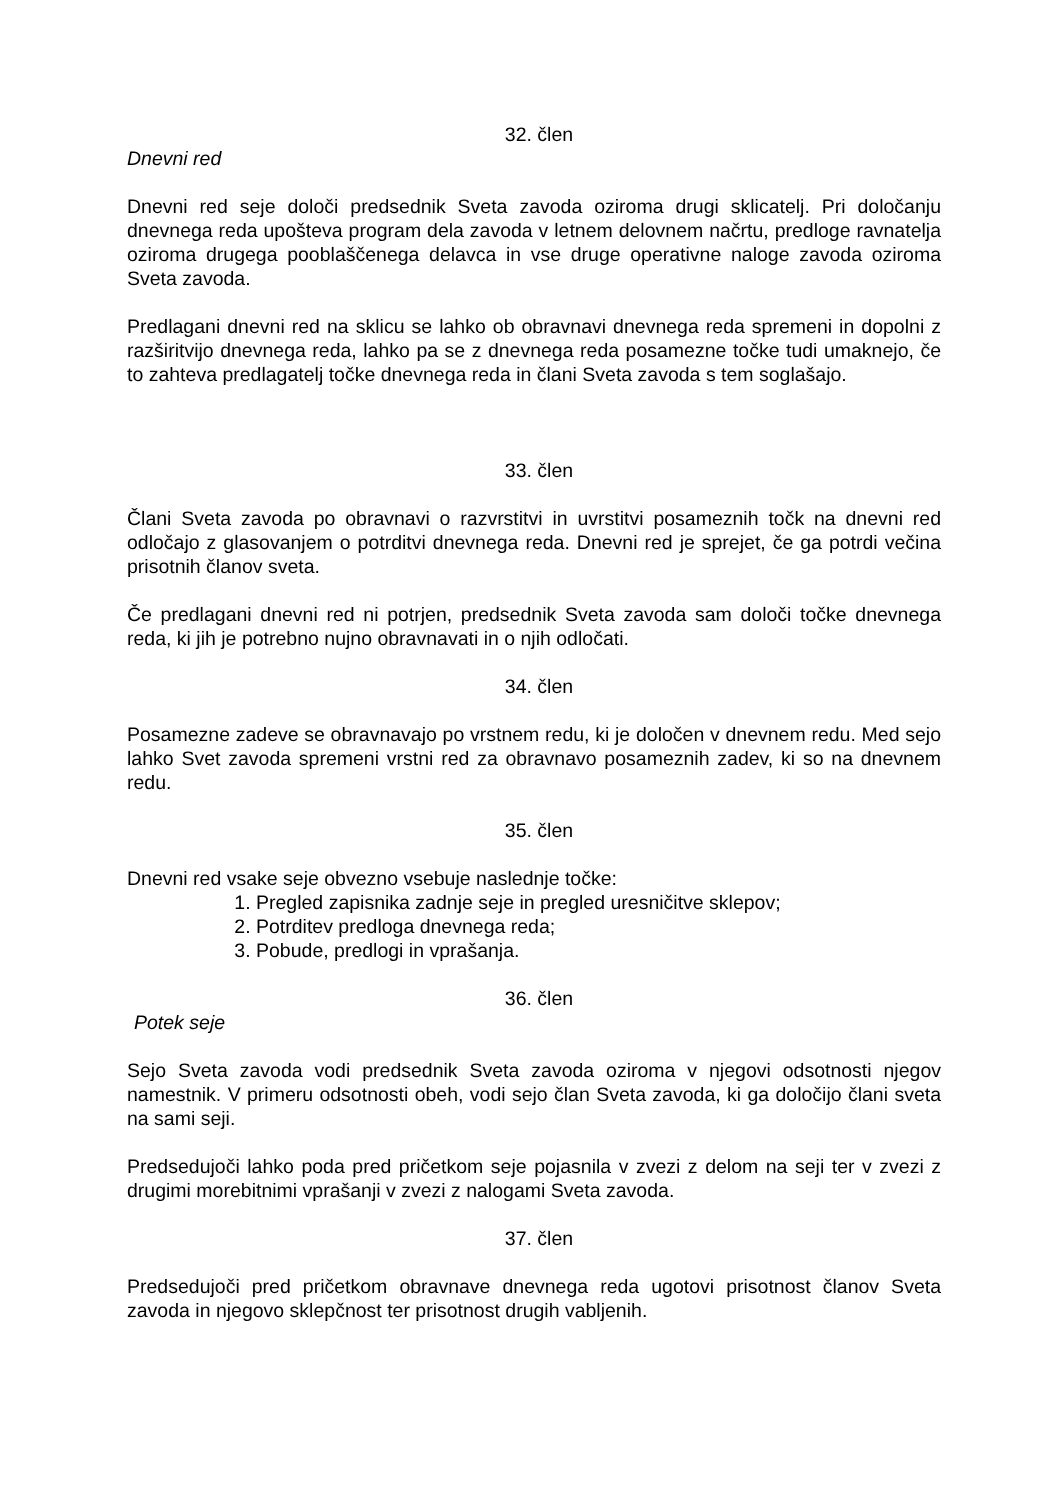32. člen
Dnevni red
Dnevni red seje določi predsednik Sveta zavoda oziroma drugi sklicatelj. Pri določanju dnevnega reda upošteva program dela zavoda v letnem delovnem načrtu, predloge ravnatelja oziroma drugega pooblaščenega delavca in vse druge operativne naloge zavoda oziroma Sveta zavoda.
Predlagani dnevni red na sklicu se lahko ob obravnavi dnevnega reda spremeni in dopolni z razširitvijo dnevnega reda, lahko pa se z dnevnega reda posamezne točke tudi umaknejo, če to zahteva predlagatelj točke dnevnega reda in člani Sveta zavoda s tem soglašajo.
33. člen
Člani Sveta zavoda po obravnavi o razvrstitvi in uvrstitvi posameznih točk na dnevni red odločajo z glasovanjem o potrditvi dnevnega reda. Dnevni red je sprejet, če ga potrdi večina prisotnih članov sveta.
Če predlagani dnevni red ni potrjen, predsednik Sveta zavoda sam določi točke dnevnega reda, ki jih je potrebno nujno obravnavati in o njih odločati.
34. člen
Posamezne zadeve se obravnavajo po vrstnem redu, ki je določen v dnevnem redu. Med sejo lahko Svet zavoda spremeni vrstni red za obravnavo posameznih zadev, ki so na dnevnem redu.
35. člen
Dnevni red vsake seje obvezno vsebuje naslednje točke:
1. Pregled zapisnika zadnje seje in pregled uresničitve sklepov;
2. Potrditev predloga dnevnega reda;
3. Pobude, predlogi in vprašanja.
36. člen
Potek seje
Sejo Sveta zavoda vodi predsednik Sveta zavoda oziroma v njegovi odsotnosti njegov namestnik. V primeru odsotnosti obeh, vodi sejo član Sveta zavoda, ki ga določijo člani sveta na sami seji.
Predsedujoči lahko poda pred pričetkom seje pojasnila v zvezi z delom na seji ter v zvezi z drugimi morebitnimi vprašanji v zvezi z nalogami Sveta zavoda.
37. člen
Predsedujoči pred pričetkom obravnave dnevnega reda ugotovi prisotnost članov Sveta zavoda in njegovo sklepčnost ter prisotnost drugih vabljenih.